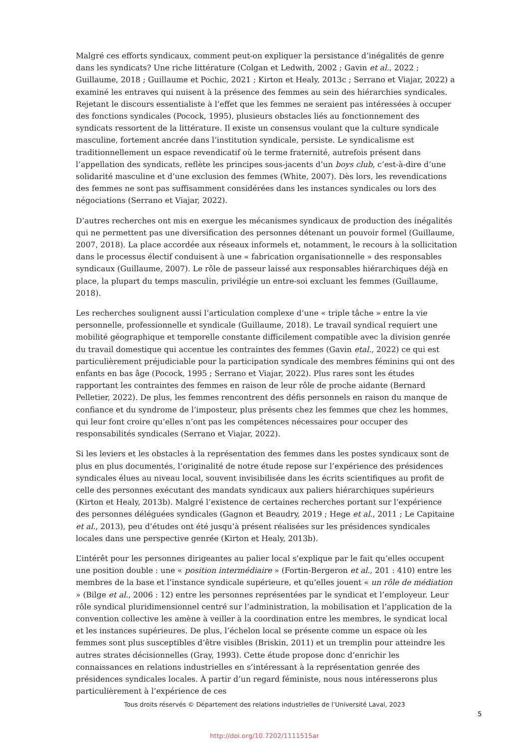Malgré ces efforts syndicaux, comment peut-on expliquer la persistance d’inégalités de genre dans les syndicats? Une riche littérature (Colgan et Ledwith, 2002 ; Gavin et al., 2022 ; Guillaume, 2018 ; Guillaume et Pochic, 2021 ; Kirton et Healy, 2013c ; Serrano et Viajar, 2022) a examiné les entraves qui nuisent à la présence des femmes au sein des hiérarchies syndicales. Rejetant le discours essentialiste à l’effet que les femmes ne seraient pas intéressées à occuper des fonctions syndicales (Pocock, 1995), plusieurs obstacles liés au fonctionnement des syndicats ressortent de la littérature. Il existe un consensus voulant que la culture syndicale masculine, fortement ancrée dans l’institution syndicale, persiste. Le syndicalisme est traditionnellement un espace revendicatif où le terme fraternité, autrefois présent dans l’appellation des syndicats, reflète les principes sous-jacents d’un boys club, c’est-à-dire d’une solidarité masculine et d’une exclusion des femmes (White, 2007). Dès lors, les revendications des femmes ne sont pas suffisamment considérées dans les instances syndicales ou lors des négociations (Serrano et Viajar, 2022).
D’autres recherches ont mis en exergue les mécanismes syndicaux de production des inégalités qui ne permettent pas une diversification des personnes détenant un pouvoir formel (Guillaume, 2007, 2018). La place accordée aux réseaux informels et, notamment, le recours à la sollicitation dans le processus électif conduisent à une « fabrication organisationnelle » des responsables syndicaux (Guillaume, 2007). Le rôle de passeur laissé aux responsables hiérarchiques déjà en place, la plupart du temps masculin, privilégie un entre-soi excluant les femmes (Guillaume, 2018).
Les recherches soulignent aussi l’articulation complexe d’une « triple tâche » entre la vie personnelle, professionnelle et syndicale (Guillaume, 2018). Le travail syndical requiert une mobilité géographique et temporelle constante difficilement compatible avec la division genrée du travail domestique qui accentue les contraintes des femmes (Gavin etal., 2022) ce qui est particulièrement préjudiciable pour la participation syndicale des membres féminins qui ont des enfants en bas âge (Pocock, 1995 ; Serrano et Viajar, 2022). Plus rares sont les études rapportant les contraintes des femmes en raison de leur rôle de proche aidante (Bernard Pelletier, 2022). De plus, les femmes rencontrent des défis personnels en raison du manque de confiance et du syndrome de l’imposteur, plus présents chez les femmes que chez les hommes, qui leur font croire qu’elles n’ont pas les compétences nécessaires pour occuper des responsabilités syndicales (Serrano et Viajar, 2022).
Si les leviers et les obstacles à la représentation des femmes dans les postes syndicaux sont de plus en plus documentés, l’originalité de notre étude repose sur l’expérience des présidences syndicales élues au niveau local, souvent invisibilisée dans les écrits scientifiques au profit de celle des personnes exécutant des mandats syndicaux aux paliers hiérarchiques supérieurs (Kirton et Healy, 2013b). Malgré l’existence de certaines recherches portant sur l’expérience des personnes déléguées syndicales (Gagnon et Beaudry, 2019 ; Hege et al., 2011 ; Le Capitaine et al., 2013), peu d’études ont été jusqu’à présent réalisées sur les présidences syndicales locales dans une perspective genrée (Kirton et Healy, 2013b).
L’intérêt pour les personnes dirigeantes au palier local s’explique par le fait qu’elles occupent une position double : une « position intermédiaire » (Fortin-Bergeron et al., 201 : 410) entre les membres de la base et l’instance syndicale supérieure, et qu’elles jouent « un rôle de médiation » (Bilge et al., 2006 : 12) entre les personnes représentées par le syndicat et l’employeur. Leur rôle syndical pluridimensionnel centré sur l’administration, la mobilisation et l’application de la convention collective les amène à veiller à la coordination entre les membres, le syndicat local et les instances supérieures. De plus, l’échelon local se présente comme un espace où les femmes sont plus susceptibles d’être visibles (Briskin, 2011) et un tremplin pour atteindre les autres strates décisionnelles (Gray, 1993). Cette étude propose donc d’enrichir les connaissances en relations industrielles en s’intéressant à la représentation genrée des présidences syndicales locales. À partir d’un regard féministe, nous nous intéresserons plus particulièrement à l’expérience de ces
Tous droits réservés © Département des relations industrielles de l’Université Laval, 2023
5
http://doi.org/10.7202/1111515ar